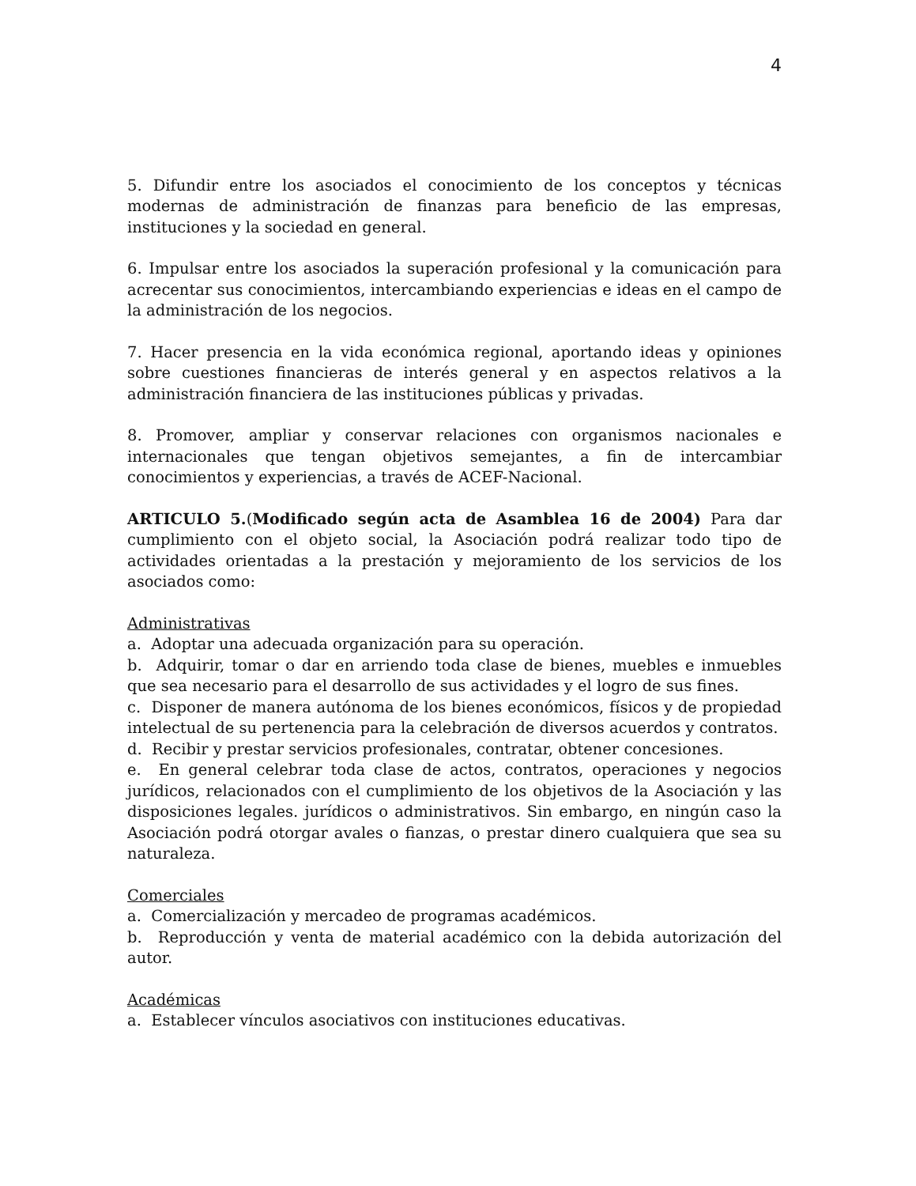4
5. Difundir entre los asociados el conocimiento de los conceptos y técnicas modernas de administración de finanzas para beneficio de las empresas, instituciones y la sociedad en general.
6. Impulsar entre los asociados la superación profesional y la comunicación para acrecentar sus conocimientos, intercambiando experiencias e ideas en el campo de la administración de los negocios.
7. Hacer presencia en la vida económica regional, aportando ideas y opiniones sobre cuestiones financieras de interés general y en aspectos relativos a la administración financiera de las instituciones públicas y privadas.
8. Promover, ampliar y conservar relaciones con organismos nacionales e internacionales que tengan objetivos semejantes, a fin de intercambiar conocimientos y experiencias, a través de ACEF-Nacional.
ARTICULO 5.(Modificado según acta de Asamblea 16 de 2004) Para dar cumplimiento con el objeto social, la Asociación podrá realizar todo tipo de actividades orientadas a la prestación y mejoramiento de los servicios de los asociados como:
Administrativas
a. Adoptar una adecuada organización para su operación.
b. Adquirir, tomar o dar en arriendo toda clase de bienes, muebles e inmuebles que sea necesario para el desarrollo de sus actividades y el logro de sus fines.
c. Disponer de manera autónoma de los bienes económicos, físicos y de propiedad intelectual de su pertenencia para la celebración de diversos acuerdos y contratos.
d. Recibir y prestar servicios profesionales, contratar, obtener concesiones.
e. En general celebrar toda clase de actos, contratos, operaciones y negocios jurídicos, relacionados con el cumplimiento de los objetivos de la Asociación y las disposiciones legales. jurídicos o administrativos. Sin embargo, en ningún caso la Asociación podrá otorgar avales o fianzas, o prestar dinero cualquiera que sea su naturaleza.
Comerciales
a. Comercialización y mercadeo de programas académicos.
b. Reproducción y venta de material académico con la debida autorización del autor.
Académicas
a. Establecer vínculos asociativos con instituciones educativas.